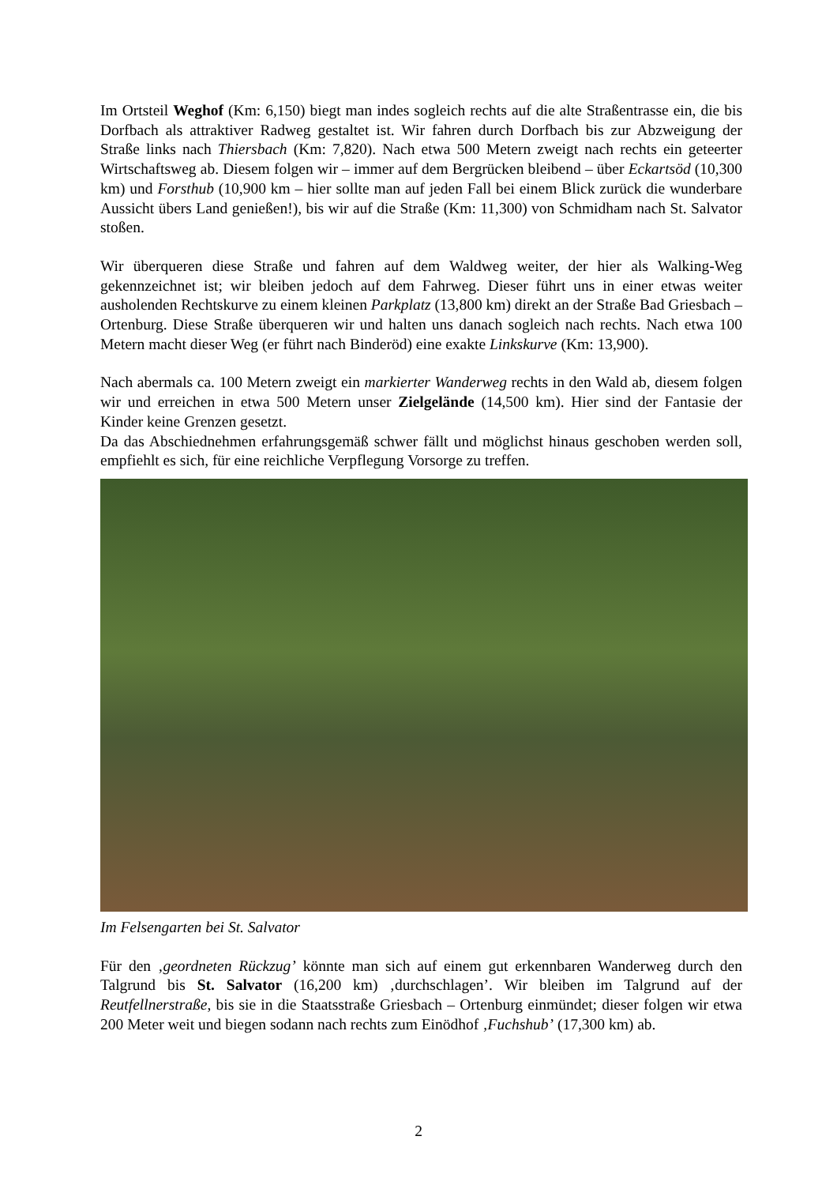Im Ortsteil Weghof (Km: 6,150) biegt man indes sogleich rechts auf die alte Straßentrasse ein, die bis Dorfbach als attraktiver Radweg gestaltet ist. Wir fahren durch Dorfbach bis zur Abzweigung der Straße links nach Thiersbach (Km: 7,820). Nach etwa 500 Metern zweigt nach rechts ein geteerter Wirtschaftsweg ab. Diesem folgen wir – immer auf dem Bergrücken bleibend – über Eckartsöd (10,300 km) und Forsthub (10,900 km – hier sollte man auf jeden Fall bei einem Blick zurück die wunderbare Aussicht übers Land genießen!), bis wir auf die Straße (Km: 11,300) von Schmidham nach St. Salvator stoßen.
Wir überqueren diese Straße und fahren auf dem Waldweg weiter, der hier als Walking-Weg gekennzeichnet ist; wir bleiben jedoch auf dem Fahrweg. Dieser führt uns in einer etwas weiter ausholenden Rechtskurve zu einem kleinen Parkplatz (13,800 km) direkt an der Straße Bad Griesbach – Ortenburg. Diese Straße überqueren wir und halten uns danach sogleich nach rechts. Nach etwa 100 Metern macht dieser Weg (er führt nach Binderöd) eine exakte Linkskurve (Km: 13,900).
Nach abermals ca. 100 Metern zweigt ein markierter Wanderweg rechts in den Wald ab, diesem folgen wir und erreichen in etwa 500 Metern unser Zielgelände (14,500 km). Hier sind der Fantasie der Kinder keine Grenzen gesetzt.
Da das Abschiednehmen erfahrungsgemäß schwer fällt und möglichst hinaus geschoben werden soll, empfiehlt es sich, für eine reichliche Verpflegung Vorsorge zu treffen.
Im Felsengarten bei St. Salvator
Für den ‚geordneten Rückzug’ könnte man sich auf einem gut erkennbaren Wanderweg durch den Talgrund bis St. Salvator (16,200 km) ‚durchschlagen’. Wir bleiben im Talgrund auf der Reutfellnerstraße, bis sie in die Staatsstraße Griesbach – Ortenburg einmündet; dieser folgen wir etwa 200 Meter weit und biegen sodann nach rechts zum Einödhof ‚Fuchshub’ (17,300 km) ab.
2